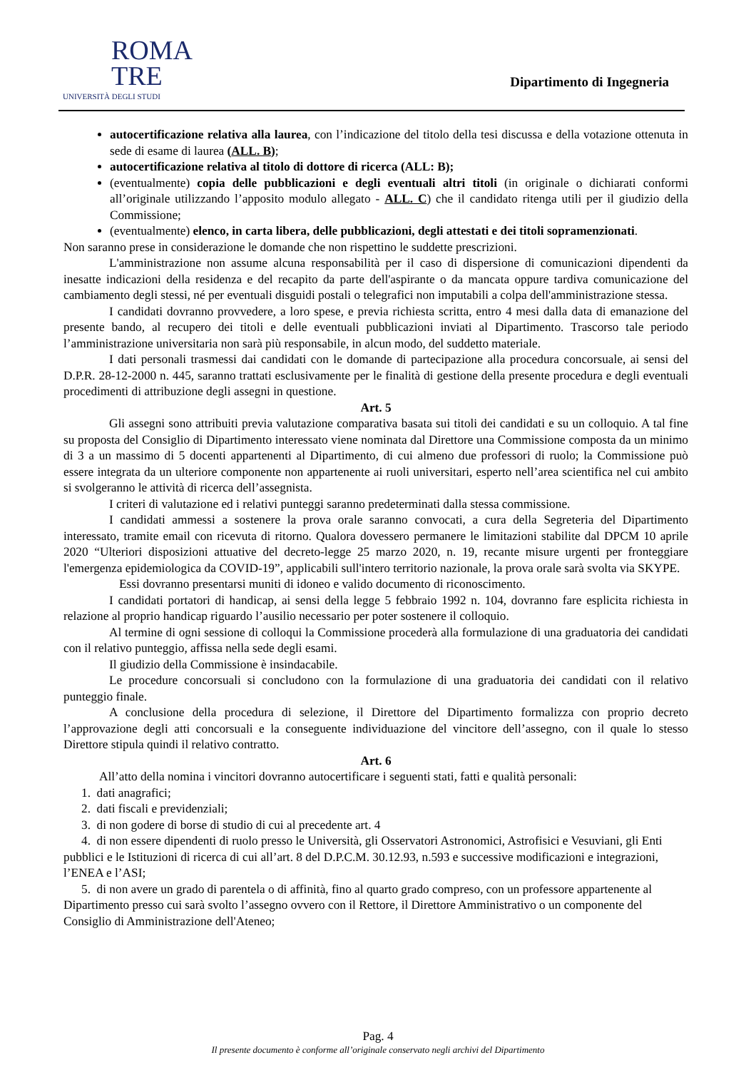ROMA
TRE
UNIVERSITÀ DEGLI STUDI
Dipartimento di Ingegneria
autocertificazione relativa alla laurea, con l’indicazione del titolo della tesi discussa e della votazione ottenuta in sede di esame di laurea (ALL. B);
autocertificazione relativa al titolo di dottore di ricerca (ALL: B);
(eventualmente) copia delle pubblicazioni e degli eventuali altri titoli (in originale o dichiarati conformi all’originale utilizzando l’apposito modulo allegato - ALL. C) che il candidato ritenga utili per il giudizio della Commissione;
(eventualmente) elenco, in carta libera, delle pubblicazioni, degli attestati e dei titoli sopramenzionati.
Non saranno prese in considerazione le domande che non rispettino le suddette prescrizioni.
L'amministrazione non assume alcuna responsabilità per il caso di dispersione di comunicazioni dipendenti da inesatte indicazioni della residenza e del recapito da parte dell'aspirante o da mancata oppure tardiva comunicazione del cambiamento degli stessi, né per eventuali disguidi postali o telegrafici non imputabili a colpa dell'amministrazione stessa.
I candidati dovranno provvedere, a loro spese, e previa richiesta scritta, entro 4 mesi dalla data di emanazione del presente bando, al recupero dei titoli e delle eventuali pubblicazioni inviati al Dipartimento. Trascorso tale periodo l’amministrazione universitaria non sarà più responsabile, in alcun modo, del suddetto materiale.
I dati personali trasmessi dai candidati con le domande di partecipazione alla procedura concorsuale, ai sensi del D.P.R. 28-12-2000 n. 445, saranno trattati esclusivamente per le finalità di gestione della presente procedura e degli eventuali procedimenti di attribuzione degli assegni in questione.
Art. 5
Gli assegni sono attribuiti previa valutazione comparativa basata sui titoli dei candidati e su un colloquio. A tal fine su proposta del Consiglio di Dipartimento interessato viene nominata dal Direttore una Commissione composta da un minimo di 3 a un massimo di 5 docenti appartenenti al Dipartimento, di cui almeno due professori di ruolo; la Commissione può essere integrata da un ulteriore componente non appartenente ai ruoli universitari, esperto nell’area scientifica nel cui ambito si svolgeranno le attività di ricerca dell’assegnista.
I criteri di valutazione ed i relativi punteggi saranno predeterminati dalla stessa commissione.
I candidati ammessi a sostenere la prova orale saranno convocati, a cura della Segreteria del Dipartimento interessato, tramite email con ricevuta di ritorno. Qualora dovessero permanere le limitazioni stabilite dal DPCM 10 aprile 2020 “Ulteriori disposizioni attuative del decreto-legge 25 marzo 2020, n. 19, recante misure urgenti per fronteggiare l'emergenza epidemiologica da COVID-19”, applicabili sull'intero territorio nazionale, la prova orale sarà svolta via SKYPE.
Essi dovranno presentarsi muniti di idoneo e valido documento di riconoscimento.
I candidati portatori di handicap, ai sensi della legge 5 febbraio 1992 n. 104, dovranno fare esplicita richiesta in relazione al proprio handicap riguardo l’ausilio necessario per poter sostenere il colloquio.
Al termine di ogni sessione di colloqui la Commissione procederà alla formulazione di una graduatoria dei candidati con il relativo punteggio, affissa nella sede degli esami.
Il giudizio della Commissione è insindacabile.
Le procedure concorsuali si concludono con la formulazione di una graduatoria dei candidati con il relativo punteggio finale.
A conclusione della procedura di selezione, il Direttore del Dipartimento formalizza con proprio decreto l’approvazione degli atti concorsuali e la conseguente individuazione del vincitore dell’assegno, con il quale lo stesso Direttore stipula quindi il relativo contratto.
Art. 6
All’atto della nomina i vincitori dovranno autocertificare i seguenti stati, fatti e qualità personali:
1. dati anagrafici;
2. dati fiscali e previdenziali;
3. di non godere di borse di studio di cui al precedente art. 4
4. di non essere dipendenti di ruolo presso le Università, gli Osservatori Astronomici, Astrofisici e Vesuviani, gli Enti pubblici e le Istituzioni di ricerca di cui all’art. 8 del D.P.C.M. 30.12.93, n.593 e successive modificazioni e integrazioni, l’ENEA e l’ASI;
5. di non avere un grado di parentela o di affinità, fino al quarto grado compreso, con un professore appartenente al Dipartimento presso cui sarà svolto l’assegno ovvero con il Rettore, il Direttore Amministrativo o un componente del Consiglio di Amministrazione dell'Ateneo;
Pag. 4
Il presente documento è conforme all’originale conservato negli archivi del Dipartimento